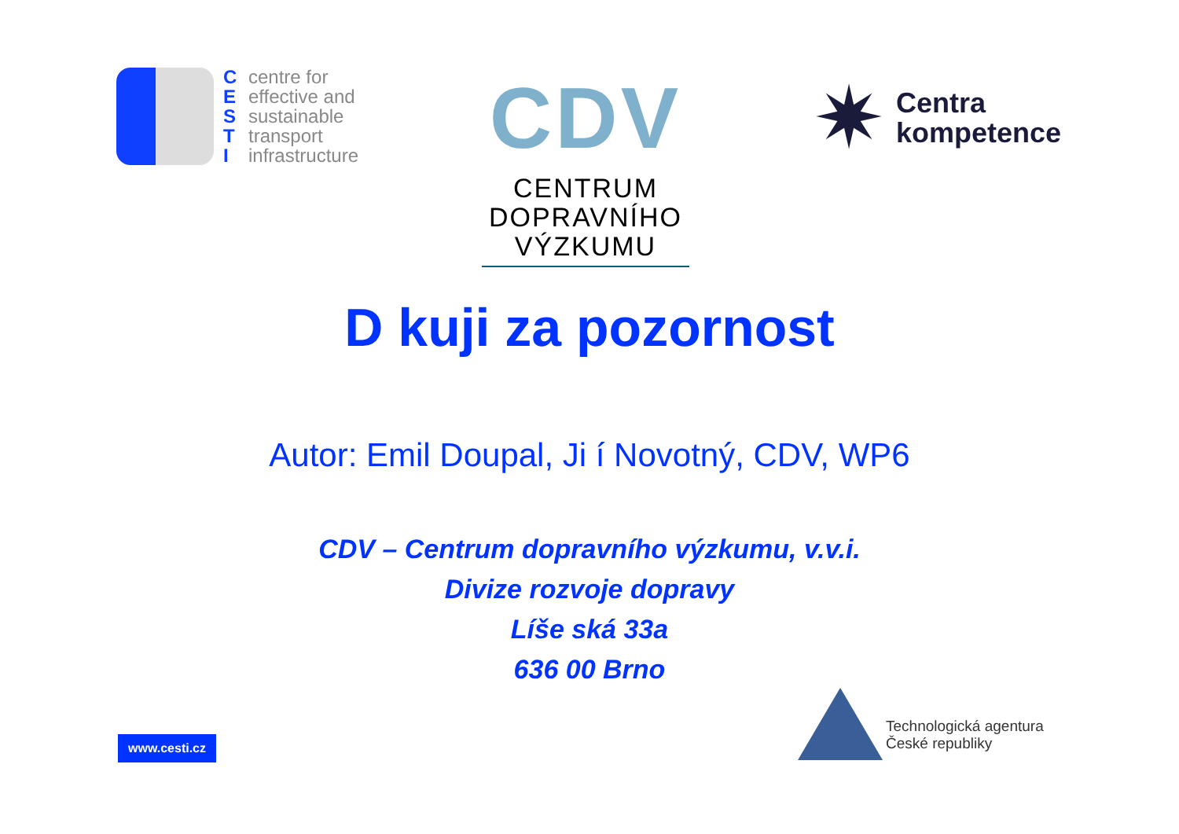Ccentre for
Eeffective and
Ssustainable
Ttransport
Iinfrastructure
CDV
CENTRUM
DOPRAVNÍHO
VÝZKUMU
✷
Centra
kompetence
D kuji za pozornost
Autor: Emil Doupal, Ji í Novotný, CDV, WP6
CDV – Centrum dopravního výzkumu, v.v.i.
Divize rozvoje dopravy
Líše ská 33a
636 00 Brno
www.cesti.cz
Technologická agentura
České republiky